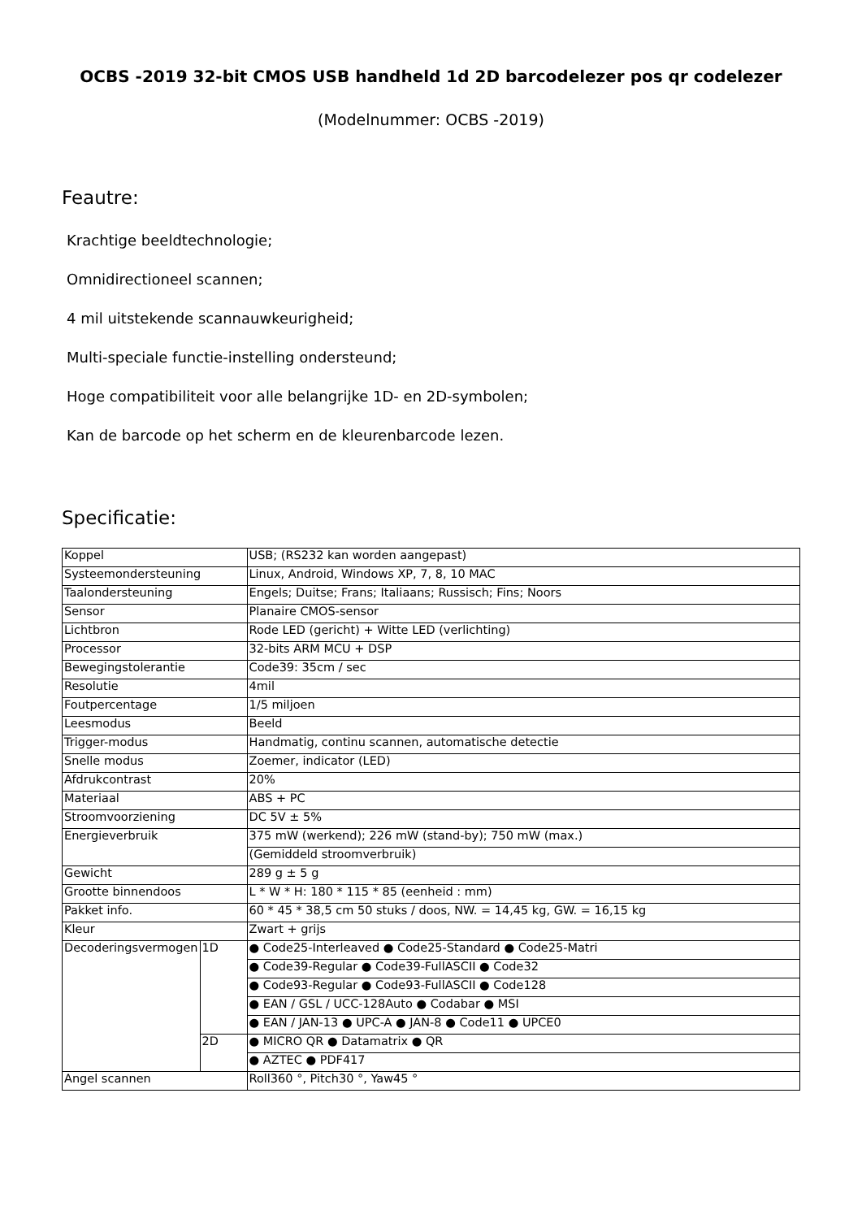OCBS -2019 32-bit CMOS USB handheld 1d 2D barcodelezer pos qr codelezer
(Modelnummer: OCBS -2019)
Feautre:
Krachtige beeldtechnologie;
Omnidirectioneel scannen;
4 mil uitstekende scannauwkeurigheid;
Multi-speciale functie-instelling ondersteund;
Hoge compatibiliteit voor alle belangrijke 1D- en 2D-symbolen;
Kan de barcode op het scherm en de kleurenbarcode lezen.
Specificatie:
| Koppel | | USB; (RS232 kan worden aangepast) |
| Systeemondersteuning | | Linux, Android, Windows XP, 7, 8, 10 MAC |
| Taalondersteuning | | Engels; Duitse; Frans; Italiaans; Russisch; Fins; Noors |
| Sensor | | Planaire CMOS-sensor |
| Lichtbron | | Rode LED (gericht) + Witte LED (verlichting) |
| Processor | | 32-bits ARM MCU + DSP |
| Bewegingstolerantie | | Code39: 35cm / sec |
| Resolutie | | 4mil |
| Foutpercentage | | 1/5 miljoen |
| Leesmodus | | Beeld |
| Trigger-modus | | Handmatig, continu scannen, automatische detectie |
| Snelle modus | | Zoemer, indicator (LED) |
| Afdrukcontrast | | 20% |
| Materiaal | | ABS + PC |
| Stroomvoorziening | | DC 5V ± 5% |
| Energieverbruik | | 375 mW (werkend); 226 mW (stand-by); 750 mW (max.) |
| | | (Gemiddeld stroomverbruik) |
| Gewicht | | 289 g ± 5 g |
| Grootte binnendoos | | L * W * H: 180 * 115 * 85 (eenheid : mm) |
| Pakket info. | | 60 * 45 * 38,5 cm 50 stuks / doos, NW. = 14,45 kg, GW. = 16,15 kg |
| Kleur | | Zwart + grijs |
| Decoderingsvermogen | 1D | ● Code25-Interleaved ● Code25-Standard ● Code25-Matri |
| | | ● Code39-Regular ● Code39-FullASCII ● Code32 |
| | | ● Code93-Regular ● Code93-FullASCII ● Code128 |
| | | ● EAN / GSL / UCC-128Auto ● Codabar ● MSI |
| | | ● EAN / JAN-13 ● UPC-A ● JAN-8 ● Code11 ● UPCE0 |
| | 2D | ● MICRO QR ● Datamatrix ● QR |
| | | ● AZTEC ● PDF417 |
| Angel scannen | | Roll360 °, Pitch30 °, Yaw45 ° |